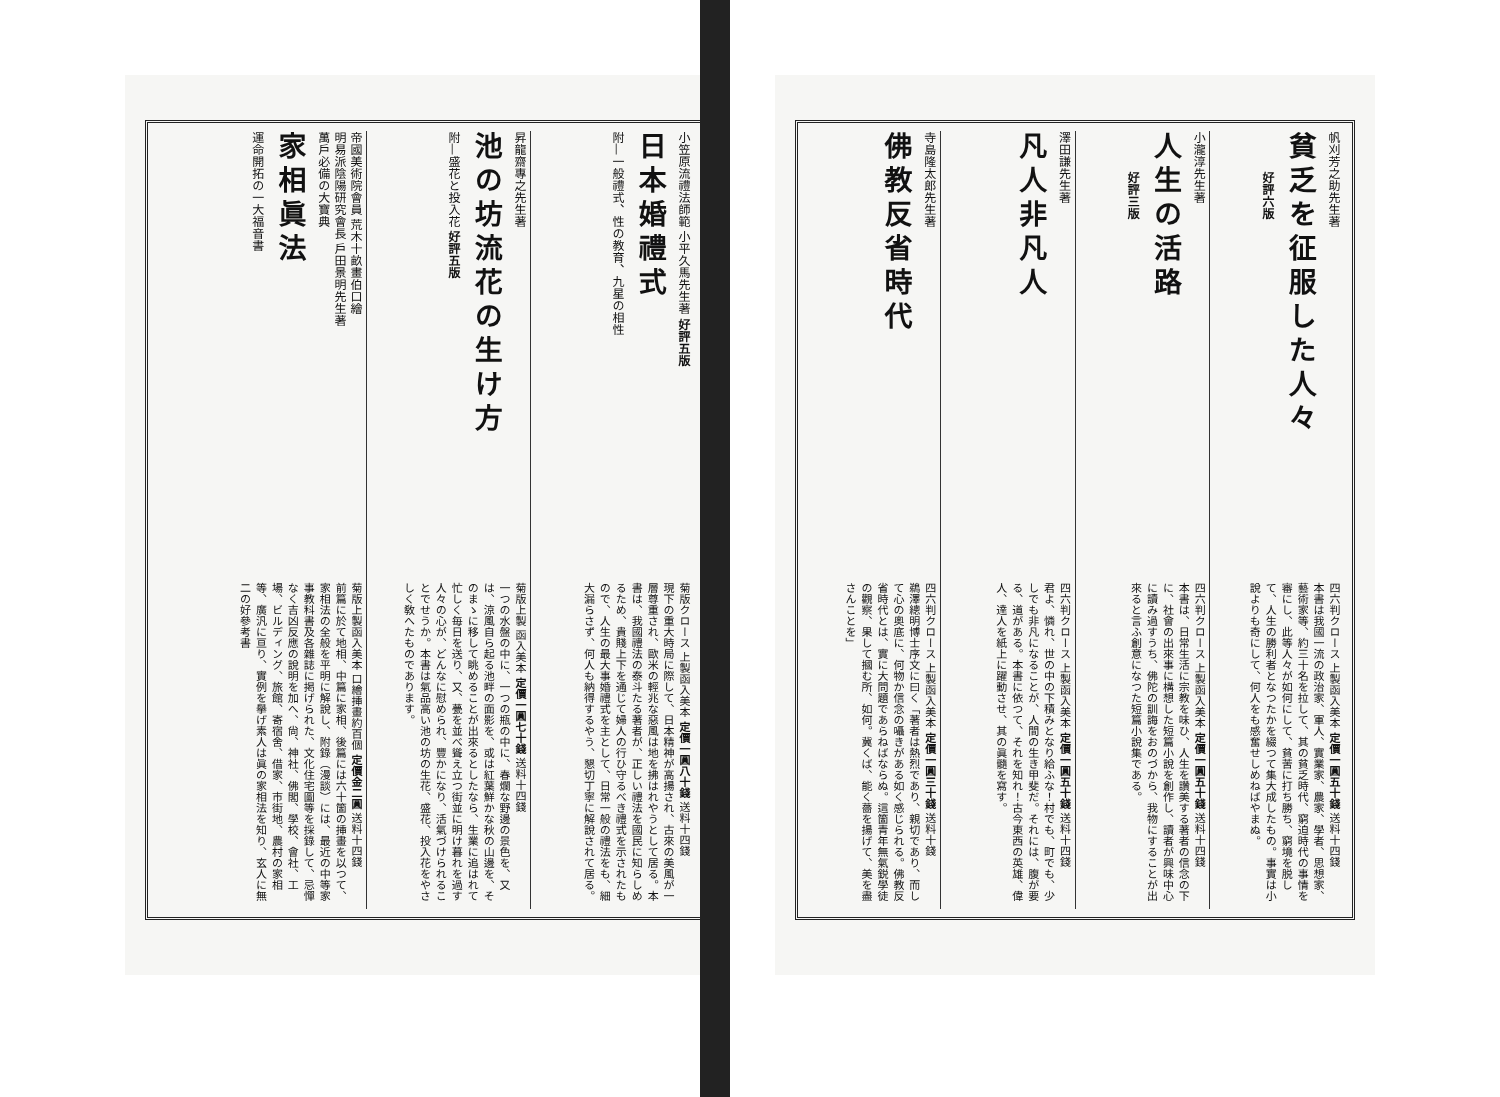帆刈芳之助先生著
貧乏を征服した人々
好評六版
四六判クロース 上製函入美本 定價一圓五十錢 送料十四錢
本書は我國一流の政治家、軍人、實業家、農家、學者、思想家、藝術家等、約三十名を拉して、其の貧乏時代、窮迫時代の事情を審にし、此等人々が如何にして、貧苦に打ち勝ち、窮境を脱して、人生の勝利者となつたかを綴つて集大成したもの。事實は小說よりも奇にして、何人をも感奮せしめねばやまぬ。
小瀧淳先生著
人生の活路
好評三版
四六判クロース 上製函入美本 定價一圓五十錢 送料十四錢
本書は、日常生活に宗教を味ひ、人生を讚美する著者の信念の下に、社會の出來事に構想した短篇小說を創作し、讀者が興味中心に讀み過すうち、佛陀の訓誨をおのづから、我物にすることが出來ると言ふ創意になつた短篇小說集である。
澤田謙先生著
凡人非凡人
四六判クロース 上製函入美本 定價一圓五十錢 送料十四錢
君よ、憐れ、世の中の下積みとなり給ふな！村でも、町でも、少しでも非凡になることが、人間の生き甲斐だ。それには、腹が要る、道がある。本書に依つて、それを知れ！古今東西の英雄、偉人、達人を紙上に躍動させ、其の眞髓を寫す。
寺島隆太郎先生著
佛教反省時代
四六判クロース 上製函入美本 定價一圓三十錢 送料十錢
鵜澤總明博士序文に曰く「著者は熱烈であり、親切であり、而して心の奥底に、何物か信念の囁きがある如く感じられる。佛教反省時代とは、實に大問題であらねばならぬ。這箇青年無氣鋭學徒の觀察、果して摑む所、如何。冀くば、能く薔を揚げて、美を盡さんことを」
小笠原流禮法師範 小平久馬先生著 好評五版
日本婚禮式
附—一般禮式、性の教育、九星の相性
菊版クロース 上製函入美本 定價一圓八十錢 送料十四錢
現下の重大時局に際して、日本精神が高揚され、古來の美風が一層尊重され、歐米の輕兆な惡風は地を拂はれやうとして居る。本書は、我國禮法の泰斗たる著者が、正しい禮法を國民に知らしめるため、貴賤上下を通じて婦人の行ひ守るべき禮式を示されたもので、人生の最大事婚禮式を主として、日常一般の禮法をも、細大漏らさず、何人も納得するやう、懇切丁寧に解說されて居る。
昇龍齋專之先生著
池の坊流花の生け方
附—盛花と投入花 好評五版
菊版上製 函入美本 定價一圓七十錢 送料十四錢
一つの水盤の中に、一つの瓶の中に、春爛な野邊の景色を、又は、涼風自ら起る池畔の面影を、或は紅葉鮮かな秋の山邊を、そのまゝに移して眺めることが出來るとしたなら、生業に追はれて忙しく毎日を送り、又、甍を並べ聳え立つ街並に明け暮れを過す人々の心が、どんなに慰められ、豐かになり、活氣づけられることでせうか。本書は氣品高い池の坊の生花、盛花、投入花をやさしく敎へたものであります。
帝國美術院會員 荒木十畝畫伯口繪
明易派陰陽研究會長 戶田景明先生著
萬戶必備の大寶典
家相眞法
運命開拓の一大福音書
菊版上製函入美本 口繪挿畫約百個 定價金二圓 送料十四錢
前篇に於て地相、中篇に家相、後篇には六十箇の挿畫を以つて、家相法の全般を平明に解說し、附錄（漫談）には、最近の中等家事教科書及各雜誌に掲げられた、文化住宅圖等を採錄して、忌憚なく吉凶反應の說明を加へ、尙、神社、佛閣、學校、會社、工場、ビルディング、旅館、寄宿舍、借家、市街地、農村の家相等、廣汎に亘り、實例を擧げ素人は眞の家相法を知り、玄人に無二の好參考書